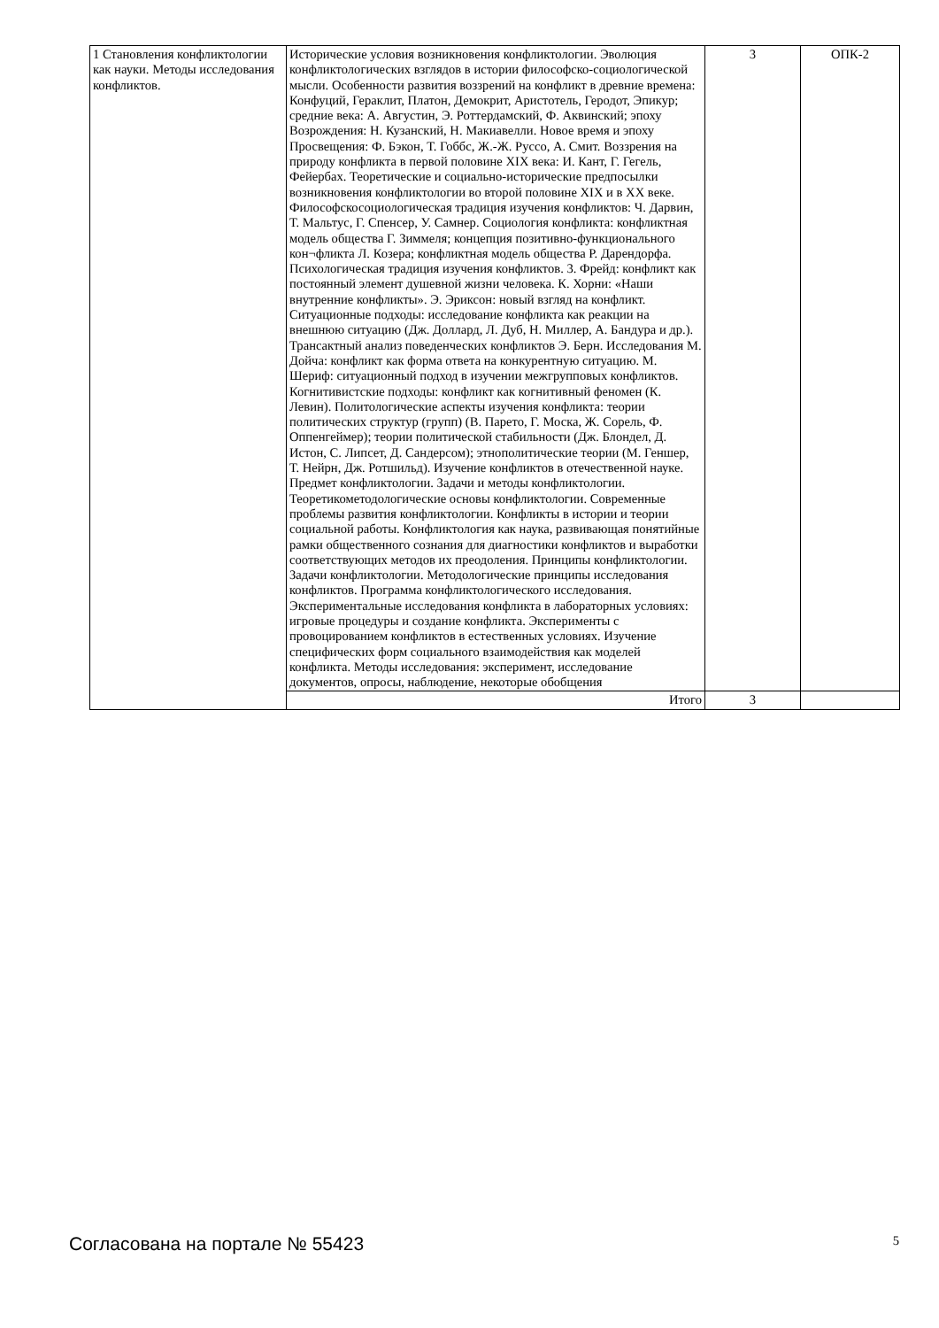| 1 Становления конфликтологии как науки. Методы исследования конфликтов. | Исторические условия возникновения конфликтологии. Эволюция конфликтологических взглядов в истории философско-социологической мысли. Особенности развития воззрений на конфликт в древние времена: Конфуций, Гераклит, Платон, Демокрит, Аристотель, Геродот, Эпикур; средние века: А. Августин, Э. Роттердамский, Ф. Аквинский; эпоху Возрождения: Н. Кузанский, Н. Макиавелли. Новое время и эпоху Просвещения: Ф. Бэкон, Т. Гоббс, Ж.-Ж. Руссо, А. Смит. Воззрения на природу конфликта в первой половине XIX века: И. Кант, Г. Гегель, Фейербах. Теоретические и социально-исторические предпосылки возникновения конфликтологии во второй половине XIX и в XX веке. Философскосоциологическая традиция изучения конфликтов: Ч. Дарвин, Т. Мальтус, Г. Спенсер, У. Самнер. Социология конфликта: конфликтная модель общества Г. Зиммеля; концепция позитивно-функционального кон¬фликта Л. Козера; конфликтная модель общества Р. Дарендорфа. Психологическая традиция изучения конфликтов. 3. Фрейд: конфликт как постоянный элемент душевной жизни человека. К. Хорни: «Наши внутренние конфликты». Э. Эриксон: новый взгляд на конфликт. Ситуационные подходы: исследование конфликта как реакции на внешнюю ситуацию (Дж. Доллард, Л. Дуб, Н. Миллер, А. Бандура и др.). Трансактный анализ поведенческих конфликтов Э. Берн. Исследования М. Дойча: конфликт как форма ответа на конкурентную ситуацию. М. Шериф: ситуационный подход в изучении межгрупповых конфликтов. Когнитивистские подходы: конфликт как когнитивный феномен (К. Левин). Политологические аспекты изучения конфликта: теории политических структур (групп) (В. Парето, Г. Моска, Ж. Сорель, Ф. Оппенгеймер); теории политической стабильности (Дж. Блондел, Д. Истон, С. Липсет, Д. Сандерсом); этнополитические теории (М. Геншер, Т. Нейрн, Дж. Ротшильд). Изучение конфликтов в отечественной науке. Предмет конфликтологии. Задачи и методы конфликтологии. Теоретикометодологические основы конфликтологии. Современные проблемы развития конфликтологии. Конфликты в истории и теории социальной работы. Конфликтология как наука, развивающая понятийные рамки общественного сознания для диагностики конфликтов и выработки соответствующих методов их преодоления. Принципы конфликтологии. Задачи конфликтологии. Методологические принципы исследования конфликтов. Программа конфликтологического исследования. Экспериментальные исследования конфликта в лабораторных условиях: игровые процедуры и создание конфликта. Эксперименты с провоцированием конфликтов в естественных условиях. Изучение специфических форм социального взаимодействия как моделей конфликта. Методы исследования: эксперимент, исследование документов, опросы, наблюдение, некоторые обобщения | 3 | ОПК-2 |
| | Итого | 3 | |
Согласована на портале № 55423 5